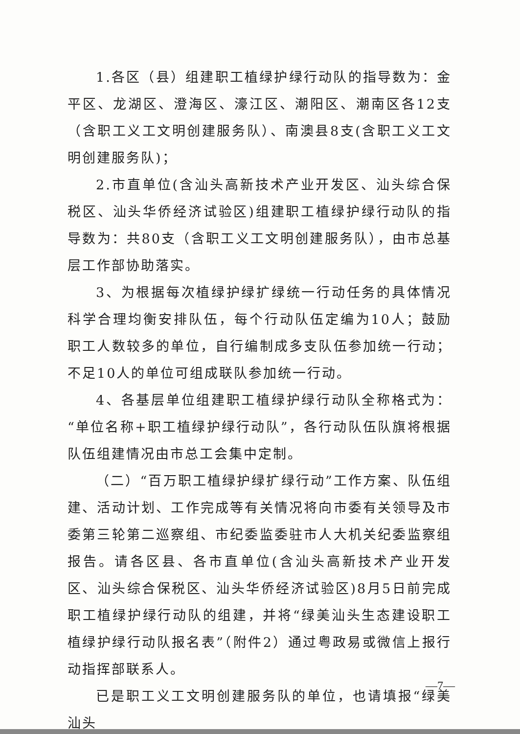1.各区（县）组建职工植绿护绿行动队的指导数为：金平区、龙湖区、澄海区、濠江区、潮阳区、潮南区各12支（含职工义工文明创建服务队）、南澳县8支(含职工义工文明创建服务队)；
2.市直单位(含汕头高新技术产业开发区、汕头综合保税区、汕头华侨经济试验区)组建职工植绿护绿行动队的指导数为：共80支（含职工义工文明创建服务队），由市总基层工作部协助落实。
3、为根据每次植绿护绿扩绿统一行动任务的具体情况科学合理均衡安排队伍，每个行动队伍定编为10人；鼓励职工人数较多的单位，自行编制成多支队伍参加统一行动；不足10人的单位可组成联队参加统一行动。
4、各基层单位组建职工植绿护绿行动队全称格式为：“单位名称+职工植绿护绿行动队”，各行动队伍队旗将根据队伍组建情况由市总工会集中定制。
（二）“百万职工植绿护绿扩绿行动”工作方案、队伍组建、活动计划、工作完成等有关情况将向市委有关领导及市委第三轮第二巡察组、市纪委监委驻市人大机关纪委监察组报告。请各区县、各市直单位(含汕头高新技术产业开发区、汕头综合保税区、汕头华侨经济试验区)8月5日前完成职工植绿护绿行动队的组建，并将“绿美汕头生态建设职工植绿护绿行动队报名表”（附件2）通过粤政易或微信上报行动指挥部联系人。
已是职工义工文明创建服务队的单位，也请填报“绿美汕头
—7—